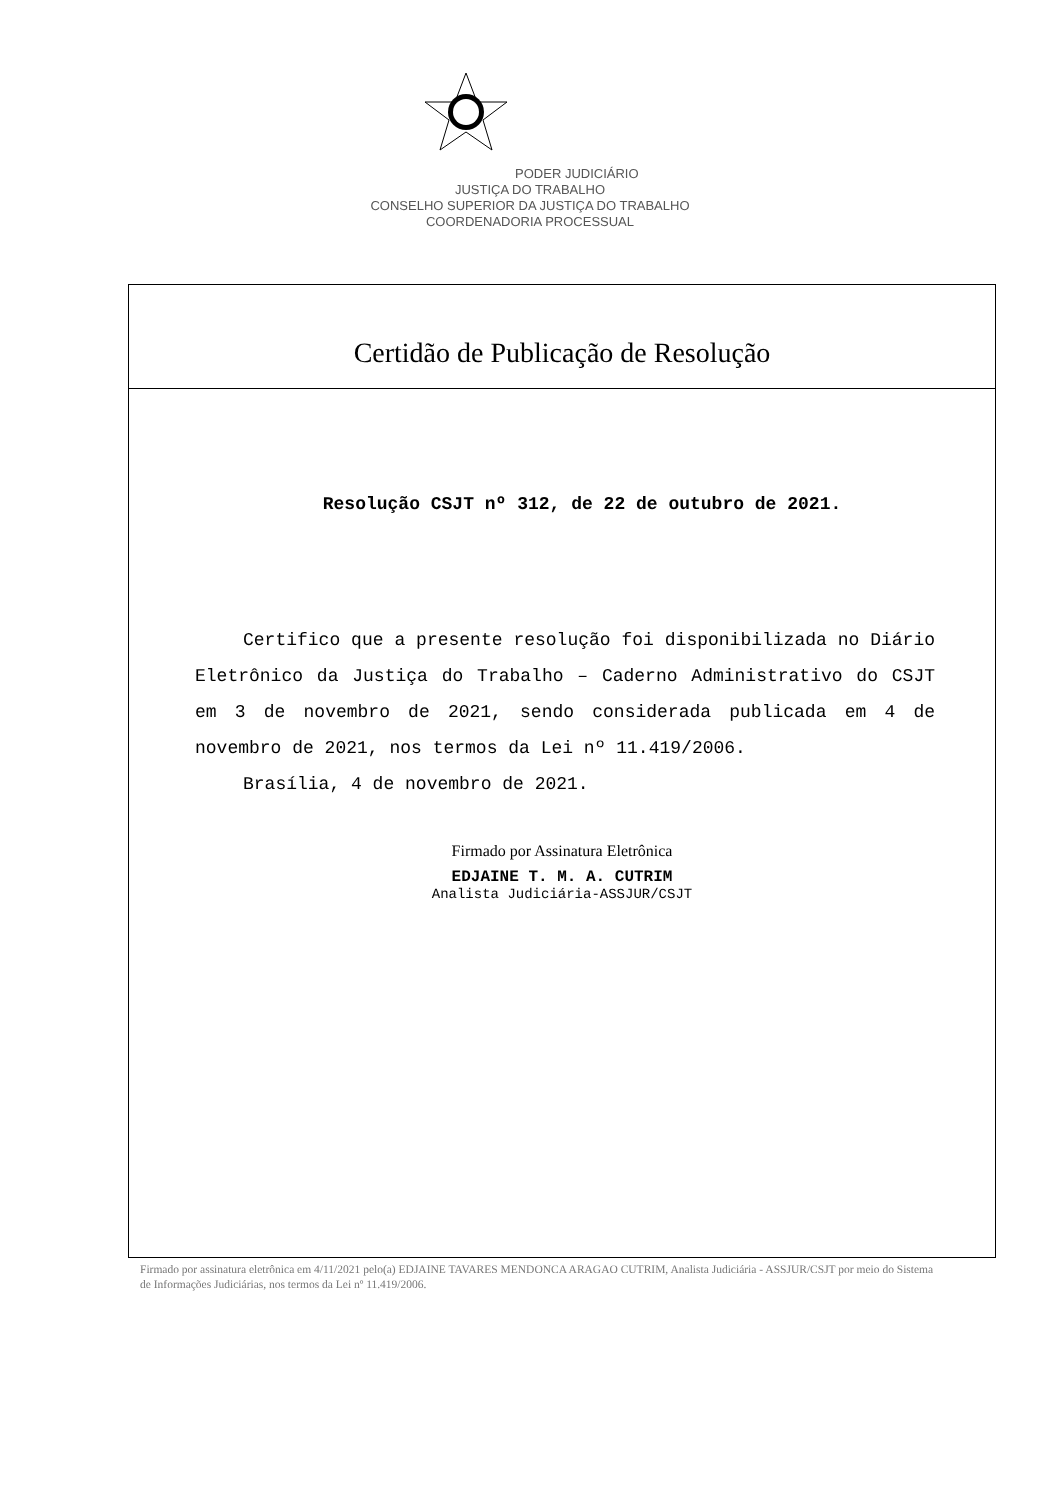PODER JUDICIÁRIO
JUSTIÇA DO TRABALHO
CONSELHO SUPERIOR DA JUSTIÇA DO TRABALHO
COORDENADORIA PROCESSUAL
Certidão de Publicação de Resolução
Resolução CSJT nº 312, de 22 de outubro de 2021.
Certifico que a presente resolução foi disponibilizada no Diário Eletrônico da Justiça do Trabalho – Caderno Administrativo do CSJT em 3 de novembro de 2021, sendo considerada publicada em 4 de novembro de 2021, nos termos da Lei nº 11.419/2006.
Brasília, 4 de novembro de 2021.
Firmado por Assinatura Eletrônica
EDJAINE T. M. A. CUTRIM
Analista Judiciária-ASSJUR/CSJT
Firmado por assinatura eletrônica em 4/11/2021 pelo(a) EDJAINE TAVARES MENDONCA ARAGAO CUTRIM, Analista Judiciária - ASSJUR/CSJT por meio do Sistema de Informações Judiciárias, nos termos da Lei nº 11.419/2006.